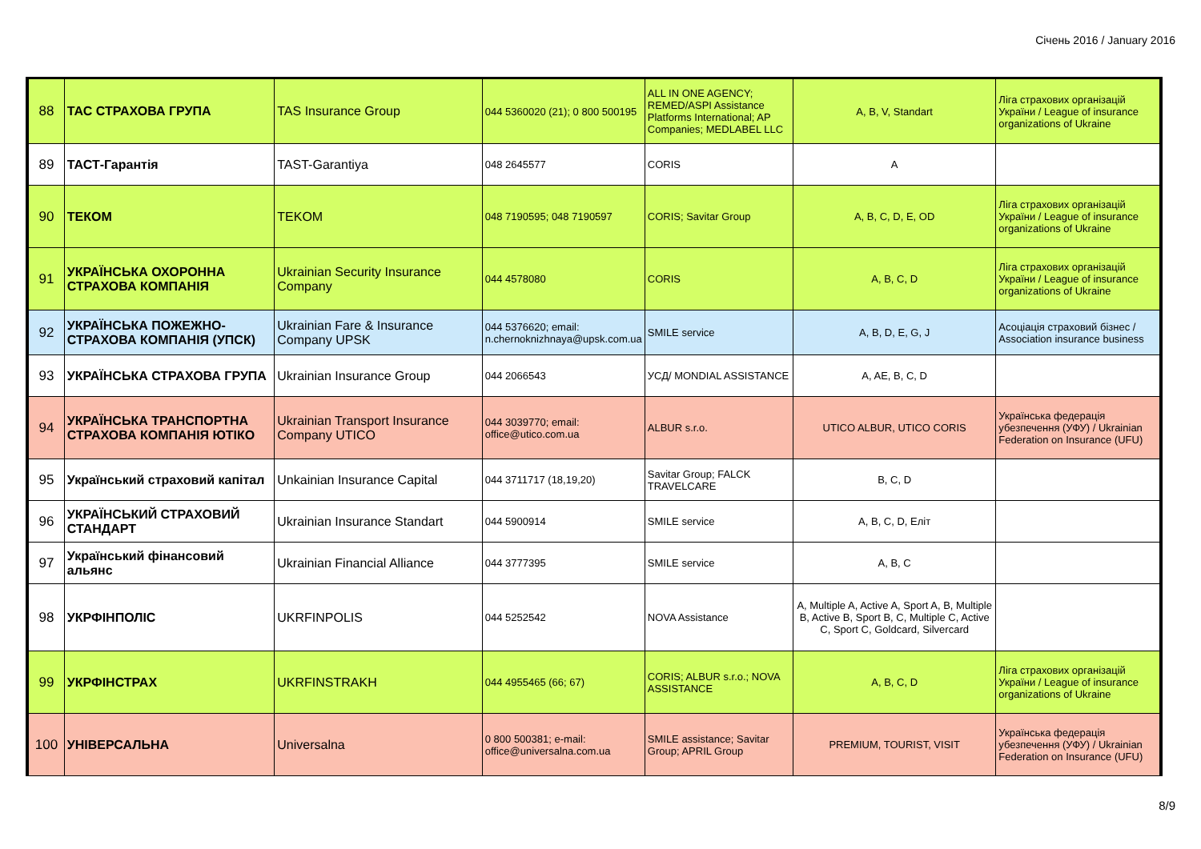Січень 2016 / January 2016
| 88 | ТАС СТРАХОВА ГРУПА | TAS Insurance Group | 044 5360020 (21); 0 800 500195 | ALL IN ONE AGENCY; REMED/ASPI Assistance Platforms International; AP Companies; MEDLABEL LLC | A, B, V, Standart | Ліга страхових організацій України / League of insurance organizations of Ukraine |
| 89 | ТАСТ-Гарантія | TAST-Garantiya | 048 2645577 | CORIS | A | |
| 90 | ТЕКОМ | TEKOM | 048 7190595; 048 7190597 | CORIS; Savitar Group | A, B, C, D, E, OD | Ліга страхових організацій України / League of insurance organizations of Ukraine |
| 91 | УКРАЇНСЬКА ОХОРОННА СТРАХОВА КОМПАНІЯ | Ukrainian Security Insurance Company | 044 4578080 | CORIS | A, B, C, D | Ліга страхових організацій України / League of insurance organizations of Ukraine |
| 92 | УКРАЇНСЬКА ПОЖЕЖНО-СТРАХОВА КОМПАНІЯ (УПСК) | Ukrainian Fare & Insurance Company UPSK | 044 5376620; email: n.chernoknizhnaya@upsk.com.ua | SMILE service | A, B, D, E, G, J | Асоціація страховий бізнес / Association insurance business |
| 93 | УКРАЇНСЬКА СТРАХОВА ГРУПА | Ukrainian Insurance Group | 044 2066543 | УСД/ MONDIAL ASSISTANCE | A, AE, B, C, D | |
| 94 | УКРАЇНСЬКА ТРАНСПОРТНА СТРАХОВА КОМПАНІЯ ЮТІКО | Ukrainian Transport Insurance Company UTICO | 044 3039770; email: office@utico.com.ua | ALBUR s.r.o. | UTICO ALBUR, UTICO CORIS | Українська федерація убезпечення (УФУ) / Ukrainian Federation on Insurance (UFU) |
| 95 | Український страховий капітал | Unkainian Insurance Capital | 044 3711717 (18,19,20) | Savitar Group; FALCK TRAVELCARE | B, C, D | |
| 96 | УКРАЇНСЬКИЙ СТРАХОВИЙ СТАНДАРТ | Ukrainian Insurance Standart | 044 5900914 | SMILE service | A, B, C, D, Еліт | |
| 97 | Український фінансовий альянс | Ukrainian Financial Alliance | 044 3777395 | SMILE service | A, B, C | |
| 98 | УКРФІНПОЛІС | UKRFINPOLIS | 044 5252542 | NOVA Assistance | A, Multiple A, Active A, Sport A, B, Multiple B, Active B, Sport B, C, Multiple C, Active C, Sport C, Goldcard, Silvercard | |
| 99 | УКРФІНСТРАХ | UKRFINSTRAKH | 044 4955465 (66; 67) | CORIS; ALBUR s.r.o.; NOVA ASSISTANCE | A, B, C, D | Ліга страхових організацій України / League of insurance organizations of Ukraine |
| 100 | УНІВЕРСАЛЬНА | Universalna | 0 800 500381; e-mail: office@universalna.com.ua | SMILE assistance; Savitar Group; APRIL Group | PREMIUM, TOURIST, VISIT | Українська федерація убезпечення (УФУ) / Ukrainian Federation on Insurance (UFU) |
8/9